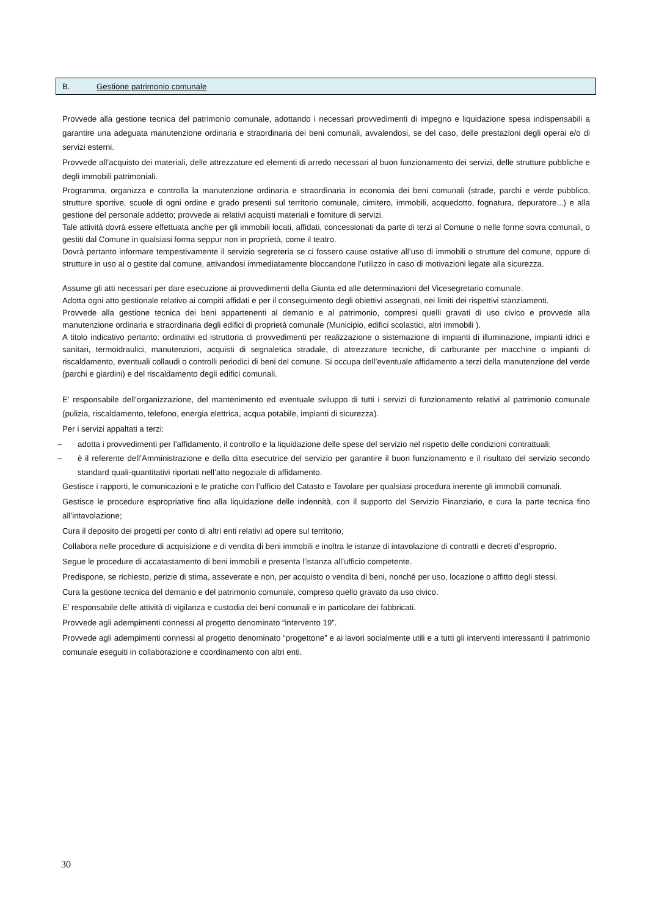B. Gestione patrimonio comunale
Provvede alla gestione tecnica del patrimonio comunale, adottando i necessari provvedimenti di impegno e liquidazione spesa indispensabili a garantire una adeguata manutenzione ordinaria e straordinaria dei beni comunali, avvalendosi, se del caso, delle prestazioni degli operai e/o di servizi esterni.
Provvede all’acquisto dei materiali, delle attrezzature ed elementi di arredo necessari al buon funzionamento dei servizi, delle strutture pubbliche e degli immobili patrimoniali.
Programma, organizza e controlla la manutenzione ordinaria e straordinaria in economia dei beni comunali (strade, parchi e verde pubblico, strutture sportive, scuole di ogni ordine e grado presenti sul territorio comunale, cimitero, immobili, acquedotto, fognatura, depuratore...) e alla gestione del personale addetto; provvede ai relativi acquisti materiali e forniture di servizi.
Tale attività dovrà essere effettuata anche per gli immobili locati, affidati, concessionati da parte di terzi al Comune o nelle forme sovra comunali, o gestiti dal Comune in qualsiasi forma seppur non in proprietà, come il teatro.
Dovrà pertanto informare tempestivamente il servizio segreteria se ci fossero cause ostative all’uso di immobili o strutture del comune, oppure di strutture in uso al o gestite dal comune, attivandosi immediatamente bloccandone l’utilizzo in caso di motivazioni legate alla sicurezza.
Assume gli atti necessari per dare esecuzione ai provvedimenti della Giunta ed alle determinazioni del Vicesegretario comunale.
Adotta ogni atto gestionale relativo ai compiti affidati e per il conseguimento degli obiettivi assegnati, nei limiti dei rispettivi stanziamenti.
Provvede alla gestione tecnica dei beni appartenenti al demanio e al patrimonio, compresi quelli gravati di uso civico e provvede alla manutenzione ordinaria e straordinaria degli edifici di proprietà comunale (Municipio, edifici scolastici, altri immobili ).
A titolo indicativo pertanto: ordinativi ed istruttoria di provvedimenti per realizzazione o sistemazione di impianti di illuminazione, impianti idrici e sanitari, termoidraulici, manutenzioni, acquisti di segnaletica stradale, di attrezzature tecniche, di carburante per macchine o impianti di riscaldamento, eventuali collaudi o controlli periodici di beni del comune. Si occupa dell’eventuale affidamento a terzi della manutenzione del verde (parchi e giardini) e del riscaldamento degli edifici comunali.
E’ responsabile dell’organizzazione, del mantenimento ed eventuale sviluppo di tutti i servizi di funzionamento relativi al patrimonio comunale (pulizia, riscaldamento, telefono, energia elettrica, acqua potabile, impianti di sicurezza).
Per i servizi appaltati a terzi:
– adotta i provvedimenti per l’affidamento, il controllo e la liquidazione delle spese del servizio nel rispetto delle condizioni contrattuali;
– è il referente dell’Amministrazione e della ditta esecutrice del servizio per garantire il buon funzionamento e il risultato del servizio secondo standard quali-quantitativi riportati nell’atto negoziale di affidamento.
Gestisce i rapporti, le comunicazioni e le pratiche con l’ufficio del Catasto e Tavolare per qualsiasi procedura inerente gli immobili comunali.
Gestisce le procedure espropriative fino alla liquidazione delle indennità, con il supporto del Servizio Finanziario, e cura la parte tecnica fino all’intavolazione;
Cura il deposito dei progetti per conto di altri enti relativi ad opere sul territorio;
Collabora nelle procedure di acquisizione e di vendita di beni immobili e inoltra le istanze di intavolazione di contratti e decreti d’esproprio.
Segue le procedure di accatastamento di beni immobili e presenta l’istanza all’ufficio competente.
Predispone, se richiesto, perizie di stima, asseverate e non, per acquisto o vendita di beni, nonché per uso, locazione o affitto degli stessi.
Cura la gestione tecnica del demanio e del patrimonio comunale, compreso quello gravato da uso civico.
E’ responsabile delle attività di vigilanza e custodia dei beni comunali e in particolare dei fabbricati.
Provvede agli adempimenti connessi al progetto denominato “intervento 19”.
Provvede agli adempimenti connessi al progetto denominato “progettone” e ai lavori socialmente utili e a tutti gli interventi interessanti il patrimonio comunale eseguiti in collaborazione e coordinamento con altri enti.
30